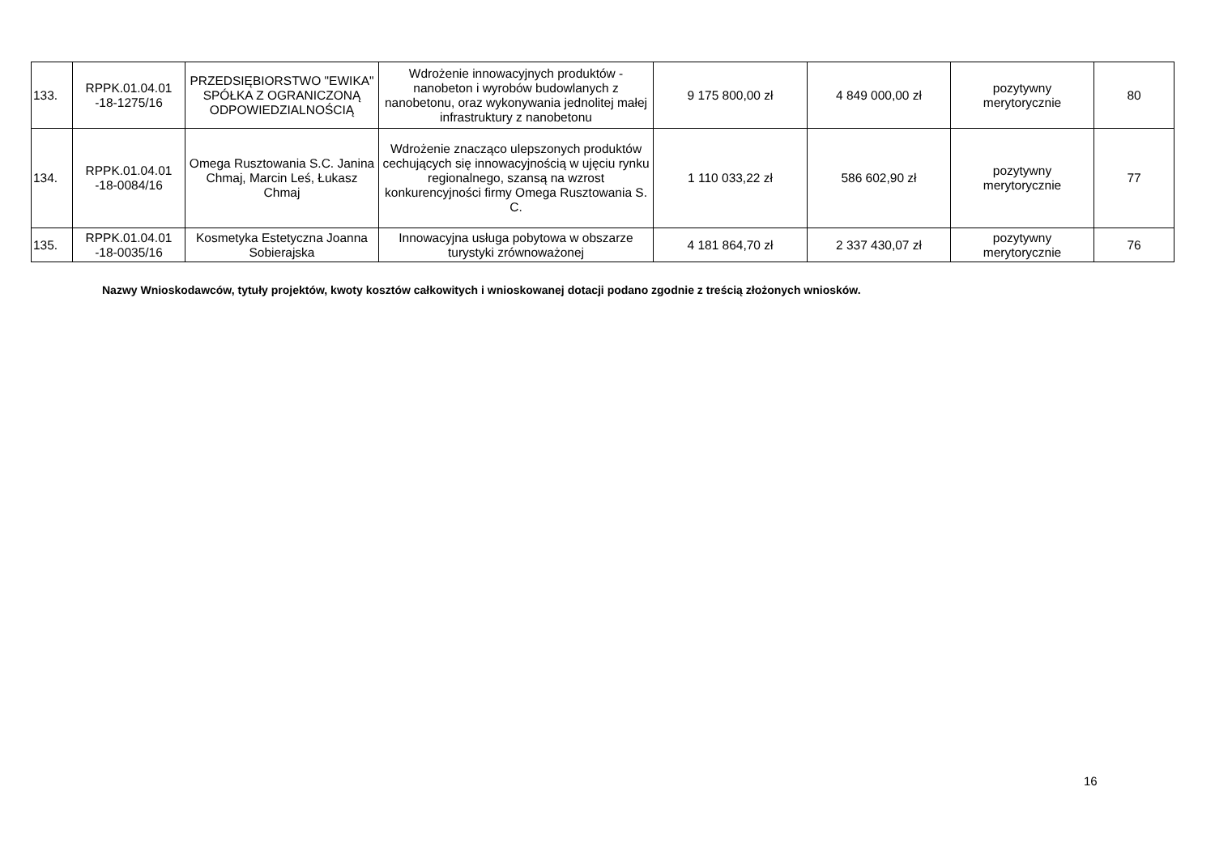| 133. | RPPK.01.04.01 -18-1275/16 | PRZEDSIĘBIORSTWO "EWIKA" SPÓŁKA Z OGRANICZONĄ ODPOWIEDZIALNOŚCIĄ | Wdrożenie innowacyjnych produktów - nanobeton i wyrobów budowlanych z nanobetonu, oraz wykonywania jednolitej małej infrastruktury z nanobetonu | 9 175 800,00 zł | 4 849 000,00 zł | pozytywny merytorycznie | 80 |
| 134. | RPPK.01.04.01 -18-0084/16 | Omega Rusztowania S.C. Janina Chmaj, Marcin Leś, Łukasz Chmaj | Wdrożenie znacząco ulepszonych produktów cechujących się innowacyjnością w ujęciu rynku regionalnego, szansą na wzrost konkurencyjności firmy Omega Rusztowania S. C. | 1 110 033,22 zł | 586 602,90 zł | pozytywny merytorycznie | 77 |
| 135. | RPPK.01.04.01 -18-0035/16 | Kosmetyka Estetyczna Joanna Sobierajska | Innowacyjna usługa pobytowa w obszarze turystyki zrównoważonej | 4 181 864,70 zł | 2 337 430,07 zł | pozytywny merytorycznie | 76 |
Nazwy Wnioskodawców, tytuły projektów, kwoty kosztów całkowitych i wnioskowanej dotacji podano zgodnie z treścią złożonych wniosków.
16